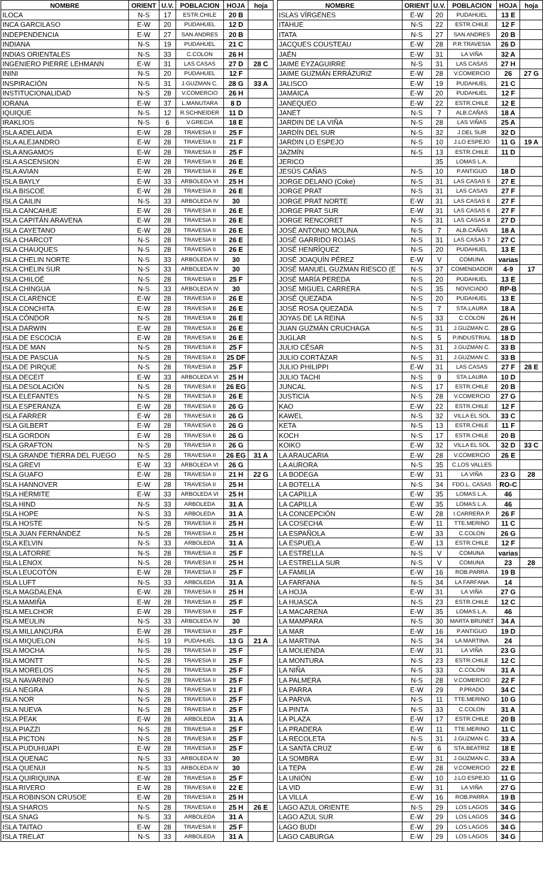| NOMBRE | ORIENT | U.V. | POBLACION | HOJA | hoja |
| --- | --- | --- | --- | --- | --- |
| ILOCA | N-S | 17 | ESTR.CHILE | 20 B | |
| INCA GARCILASO | E-W | 20 | PUDAHUEL | 12 D | |
| INDEPENDENCIA | E-W | 27 | SAN ANDRES | 20 B | |
| INDIANA | N-S | 19 | PUDAHUEL | 21 C | |
| INDIAS ORIENTALES | N-S | 33 | C.COLON | 26 H | |
| INGENIERO PIERRE LEHMANN | E-W | 31 | LAS CASAS | 27 D | 28 C |
| ININI | N-S | 20 | PUDAHUEL | 12 F | |
| INSPIRACIÓN | N-S | 31 | J.GUZMAN C. | 28 G | 33 A |
| INSTITUCIONALIDAD | N-S | 28 | V.COMERCIO | 26 H | |
| IORANA | E-W | 37 | L.MANUTARA | 8 D | |
| IQUIQUE | N-S | 12 | R.SCHNEIDER | 11 D | |
| IRAKLIOS | N-S | 6 | V.GRECIA | 18 E | |
| ISLA ADELAIDA | E-W | 28 | TRAVESIA II | 25 F | |
| ISLA ALEJANDRO | E-W | 28 | TRAVESIA II | 21 F | |
| ISLA ANGAMOS | E-W | 28 | TRAVESIA II | 25 F | |
| ISLA ASCENSION | E-W | 28 | TRAVESIA II | 26 E | |
| ISLA AVIAN | E-W | 28 | TRAVESIA II | 26 E | |
| ISLA BAYLY | E-W | 33 | ARBOLEDA VI | 25 H | |
| ISLA BISCOE | E-W | 28 | TRAVESIA II | 26 E | |
| ISLA CAILIN | N-S | 33 | ARBOLEDA IV | 30 | |
| ISLA CANCAHUE | E-W | 28 | TRAVESIA II | 26 E | |
| ISLA CAPITÁN ARAVENA | E-W | 28 | TRAVESIA II | 26 E | |
| ISLA CAYETANO | E-W | 28 | TRAVESIA II | 26 E | |
| ISLA CHARCOT | N-S | 28 | TRAVESIA II | 26 E | |
| ISLA CHAUQUES | N-S | 28 | TRAVESIA II | 26 E | |
| ISLA CHELIN NORTE | N-S | 33 | ARBOLEDA IV | 30 | |
| ISLA CHELIN SUR | N-S | 33 | ARBOLEDA IV | 30 | |
| ISLA CHILOÉ | N-S | 28 | TRAVESIA II | 25 F | |
| ISLA CHINGUA | N-S | 33 | ARBOLEDA IV | 30 | |
| ISLA CLARENCE | E-W | 28 | TRAVESIA II | 26 E | |
| ISLA CONCHITA | E-W | 28 | TRAVESIA II | 26 E | |
| ISLA CÓNDOR | N-S | 28 | TRAVESIA II | 26 E | |
| ISLA DARWIN | E-W | 28 | TRAVESIA II | 26 E | |
| ISLA DE ESCOCIA | E-W | 28 | TRAVESIA II | 26 E | |
| ISLA DE MAN | N-S | 28 | TRAVESIA II | 25 F | |
| ISLA DE PASCUA | N-S | 28 | TRAVESIA II | 25 DF | |
| ISLA DE PIRQUE | N-S | 28 | TRAVESIA II | 25 F | |
| ISLA DECEIT | E-W | 33 | ARBOLEDA VI | 25 H | |
| ISLA DESOLACIÓN | N-S | 28 | TRAVESIA II | 26 EG | |
| ISLA ELEFANTES | N-S | 28 | TRAVESIA II | 26 E | |
| ISLA ESPERANZA | E-W | 28 | TRAVESIA II | 26 G | |
| ISLA FARRER | E-W | 28 | TRAVESIA II | 26 G | |
| ISLA GILBERT | E-W | 28 | TRAVESIA II | 26 G | |
| ISLA GORDON | E-W | 28 | TRAVESIA II | 26 G | |
| ISLA GRAFTON | N-S | 28 | TRAVESIA II | 26 G | |
| ISLA GRANDE TIERRA DEL FUEGO | N-S | 28 | TRAVESIA II | 26 EG | 31 A |
| ISLA GREVI | E-W | 33 | ARBOLEDA VI | 26 G | |
| ISLA GUAFO | E-W | 28 | TRAVESIA II | 21 H | 22 G |
| ISLA HANNOVER | E-W | 28 | TRAVESIA II | 25 H | |
| ISLA HERMITE | E-W | 33 | ARBOLEDA VI | 25 H | |
| ISLA HIND | N-S | 33 | ARBOLEDA | 31 A | |
| ISLA HOPE | N-S | 33 | ARBOLEDA | 31 A | |
| ISLA HOSTE | N-S | 28 | TRAVESIA II | 25 H | |
| ISLA JUAN FERNÁNDEZ | N-S | 28 | TRAVESIA II | 25 H | |
| ISLA KELVIN | N-S | 33 | ARBOLEDA | 31 A | |
| ISLA LATORRE | N-S | 28 | TRAVESIA II | 25 F | |
| ISLA LENOX | N-S | 28 | TRAVESIA II | 25 H | |
| ISLA LEUCOTÓN | E-W | 28 | TRAVESIA II | 25 F | |
| ISLA LUFT | N-S | 33 | ARBOLEDA | 31 A | |
| ISLA MAGDALENA | E-W | 28 | TRAVESIA II | 25 H | |
| ISLA MAMIÑA | E-W | 28 | TRAVESIA II | 25 F | |
| ISLA MELCHOR | E-W | 28 | TRAVESIA II | 25 F | |
| ISLA MEULIN | N-S | 33 | ARBOLEDA IV | 30 | |
| ISLA MILLANCURA | E-W | 28 | TRAVESIA II | 25 F | |
| ISLA MIQUELON | N-S | 19 | PUDAHUEL | 13 G | 21 A |
| ISLA MOCHA | N-S | 28 | TRAVESIA II | 25 F | |
| ISLA MONTT | N-S | 28 | TRAVESIA II | 25 F | |
| ISLA MORELOS | N-S | 28 | TRAVESIA II | 25 F | |
| ISLA NAVARINO | N-S | 28 | TRAVESIA II | 25 F | |
| ISLA NEGRA | N-S | 28 | TRAVESIA II | 21 F | |
| ISLA NOR | N-S | 28 | TRAVESIA II | 25 F | |
| ISLA NUEVA | N-S | 28 | TRAVESIA II | 25 F | |
| ISLA PEAK | E-W | 28 | ARBOLEDA | 31 A | |
| ISLA PIAZZI | N-S | 28 | TRAVESIA II | 25 F | |
| ISLA PICTON | N-S | 28 | TRAVESIA II | 25 F | |
| ISLA PUDUHUAPI | E-W | 28 | TRAVESIA II | 25 F | |
| ISLA QUENAC | N-S | 33 | ARBOLEDA IV | 30 | |
| ISLA QUENUI | N-S | 33 | ARBOLEDA IV | 30 | |
| ISLA QUIRIQUINA | E-W | 28 | TRAVESIA II | 25 F | |
| ISLA RIVERO | E-W | 28 | TRAVESIA II | 22 E | |
| ISLA ROBINSON CRUSOE | E-W | 28 | TRAVESIA II | 25 H | |
| ISLA SHAROS | N-S | 28 | TRAVESIA II | 25 H | 26 E |
| ISLA SNAG | N-S | 33 | ARBOLEDA | 31 A | |
| ISLA TAITAO | E-W | 28 | TRAVESIA II | 25 F | |
| ISLA TRELAT | N-S | 33 | ARBOLEDA | 31 A | |
| NOMBRE | ORIENT | U.V. | POBLACION | HOJA | hoja |
| --- | --- | --- | --- | --- | --- |
| ISLAS VÍRGENES | E-W | 20 | PUDAHUEL | 13 E | |
| ITAHUE | N-S | 22 | ESTR.CHILE | 12 F | |
| ITATA | N-S | 27 | SAN ANDRES | 20 B | |
| JACQUES COUSTEAU | E-W | 28 | P.R.TRAVESIA | 26 D | |
| JAÉN | E-W | 31 | LA VIÑA | 32 A | |
| JAIME EYZAGUIRRE | N-S | 31 | LAS CASAS | 27 H | |
| JAIME GUZMÁN ERRÁZURIZ | E-W | 28 | V.COMERCIO | 26 | 27 G |
| JALISCO | E-W | 19 | PUDAHUEL | 21 C | |
| JAMAICA | E-W | 20 | PUDAHUEL | 12 F | |
| JANEQUEO | E-W | 22 | ESTR.CHILE | 12 E | |
| JANET | N-S | 7 | ALB.CAÑAS | 18 A | |
| JARDIN DE LA VIÑA | N-S | 28 | LAS VIÑAS | 25 A | |
| JARDÍN DEL SUR | N-S | 32 | J.DEL SUR | 32 D | |
| JARDIN LO ESPEJO | N-S | 10 | J.LO ESPEJO | 11 G | 19 A |
| JAZMÍN | N-S | 13 | ESTR.CHILE | 11 D | |
| JERICO | | 35 | LOMAS L.A. | | |
| JESÚS CAÑAS | N-S | 10 | P.ANTIGUO | 18 D | |
| JORGE DELANO (Coke) | N-S | 31 | LAS CASAS 5 | 27 E | |
| JORGE PRAT | N-S | 31 | LAS CASAS | 27 F | |
| JORGE PRAT NORTE | E-W | 31 | LAS CASAS 6 | 27 F | |
| JORGE PRAT SUR | E-W | 31 | LAS CASAS 6 | 27 F | |
| JORGE RENCORET | N-S | 31 | LAS CASAS 8 | 27 D | |
| JOSÉ ANTONIO MOLINA | N-S | 7 | ALB.CAÑAS | 18 A | |
| JOSÉ GARRIDO ROJAS | N-S | 31 | LAS CASAS 7 | 27 C | |
| JOSÉ HENRÍQUEZ | N-S | 20 | PUDAHUEL | 13 E | |
| JOSÉ JOAQUÍN PÉREZ | E-W | V | COMUNA | varias | |
| JOSÉ MANUEL GUZMAN RIESCO (E | N-S | 37 | COMENDADOR | 4-9 | 17 |
| JOSÉ MARÍA PEREDA | N-S | 20 | PUDAHUEL | 13 E | |
| JOSÉ MIGUEL CARRERA | N-S | 35 | NOVICIADO | RP-B | |
| JOSÉ QUEZADA | N-S | 20 | PUDAHUEL | 13 E | |
| JOSÉ ROSA QUEZADA | N-S | 7 | STA.LAURA | 18 A | |
| JOYAS DE LA REINA | N-S | 33 | C.COLON | 26 H | |
| JUAN GUZMÁN CRUCHAGA | N-S | 31 | J.GUZMAN C. | 28 G | |
| JUGLAR | N-S | 5 | P.INDUSTRIAL | 18 D | |
| JULIO CÉSAR | N-S | 31 | J.GUZMAN C. | 33 B | |
| JULIO CORTÁZAR | N-S | 31 | J.GUZMAN C. | 33 B | |
| JULIO PHILIPPI | E-W | 31 | LAS CASAS | 27 F | 28 E |
| JULIO TACHI | N-S | 9 | STA.LAURA | 10 D | |
| JUNCAL | N-S | 17 | ESTR.CHILE | 20 B | |
| JUSTICIA | N-S | 28 | V.COMERCIO | 27 G | |
| KAO | E-W | 22 | ESTR.CHILE | 12 F | |
| KAWEL | N-S | 32 | VILLA EL SOL | 33 C | |
| KETA | N-S | 13 | ESTR.CHILE | 11 F | |
| KOCH | N-S | 17 | ESTR.CHILE | 20 B | |
| KOIKO | E-W | 32 | VILLA EL SOL | 32 D | 33 C |
| LA ARAUCARIA | E-W | 28 | V.COMERCIO | 26 E | |
| LA AURORA | N-S | 35 | C.LOS VALLES | | |
| LA BODEGA | E-W | 31 | LA VIÑA | 23 G | 28 |
| LA BOTELLA | N-S | 34 | FDO.L. CASAS | RO-C | |
| LA CAPILLA | E-W | 35 | LOMAS L.A. | 46 | |
| LA CAPILLA | E-W | 35 | LOMAS L.A. | 46 | |
| LA CONCEPCIÓN | E-W | 28 | I.CARRERA P. | 26 F | |
| LA COSECHA | E-W | 11 | TTE.MERINO | 11 C | |
| LA ESPAÑOLA | E-W | 33 | C.COLON | 26 G | |
| LA ESPUELA | E-W | 13 | ESTR.CHILE | 12 F | |
| LA ESTRELLA | N-S | V | COMUNA | varias | |
| LA ESTRELLA SUR | N-S | V | COMUNA | 23 | 28 |
| LA FAMILIA | E-W | 16 | ROB.PARRA | 19 B | |
| LA FARFANA | N-S | 34 | LA FARFANA | 14 | |
| LA HOJA | E-W | 31 | LA VIÑA | 27 G | |
| LA HUASCA | N-S | 23 | ESTR.CHILE | 12 C | |
| LA MACARENA | E-W | 35 | LOMAS L.A. | 46 | |
| LA MAMPARA | N-S | 30 | MARTA BRUNET | 34 A | |
| LA MAR | E-W | 16 | P.ANTIGUO | 19 D | |
| LA MARTINA | N-S | 34 | LA MARTINA | 24 | |
| LA MOLIENDA | E-W | 31 | LA VIÑA | 23 G | |
| LA MONTURA | N-S | 23 | ESTR.CHILE | 12 C | |
| LA NIÑA | N-S | 33 | C.COLON | 31 A | |
| LA PALMERA | N-S | 28 | V.COMERCIO | 22 F | |
| LA PARRA | E-W | 29 | P.PRADO | 34 C | |
| LA PARVA | N-S | 11 | TTE.MERINO | 10 G | |
| LA PINTA | N-S | 33 | C.COLON | 31 A | |
| LA PLAZA | E-W | 17 | ESTR.CHILE | 20 B | |
| LA PRADERA | E-W | 11 | TTE.MERINO | 11 C | |
| LA RECOLETA | N-S | 31 | J.GUZMAN C. | 33 A | |
| LA SANTA CRUZ | E-W | 6 | STA.BEATRIZ | 18 E | |
| LA SOMBRA | E-W | 31 | J.GUZMAN C. | 33 A | |
| LA TEPA | E-W | 28 | V.COMERCIO | 22 E | |
| LA UNIÓN | E-W | 10 | J.LO ESPEJO | 11 G | |
| LA VID | E-W | 31 | LA VIÑA | 27 G | |
| LA VILLA | E-W | 16 | ROB.PARRA | 19 B | |
| LAGO AZUL ORIENTE | N-S | 29 | LOS LAGOS | 34 G | |
| LAGO AZUL SUR | E-W | 29 | LOS LAGOS | 34 G | |
| LAGO BUDI | E-W | 29 | LOS LAGOS | 34 G | |
| LAGO CABURGA | E-W | 29 | LOS LAGOS | 34 G | |